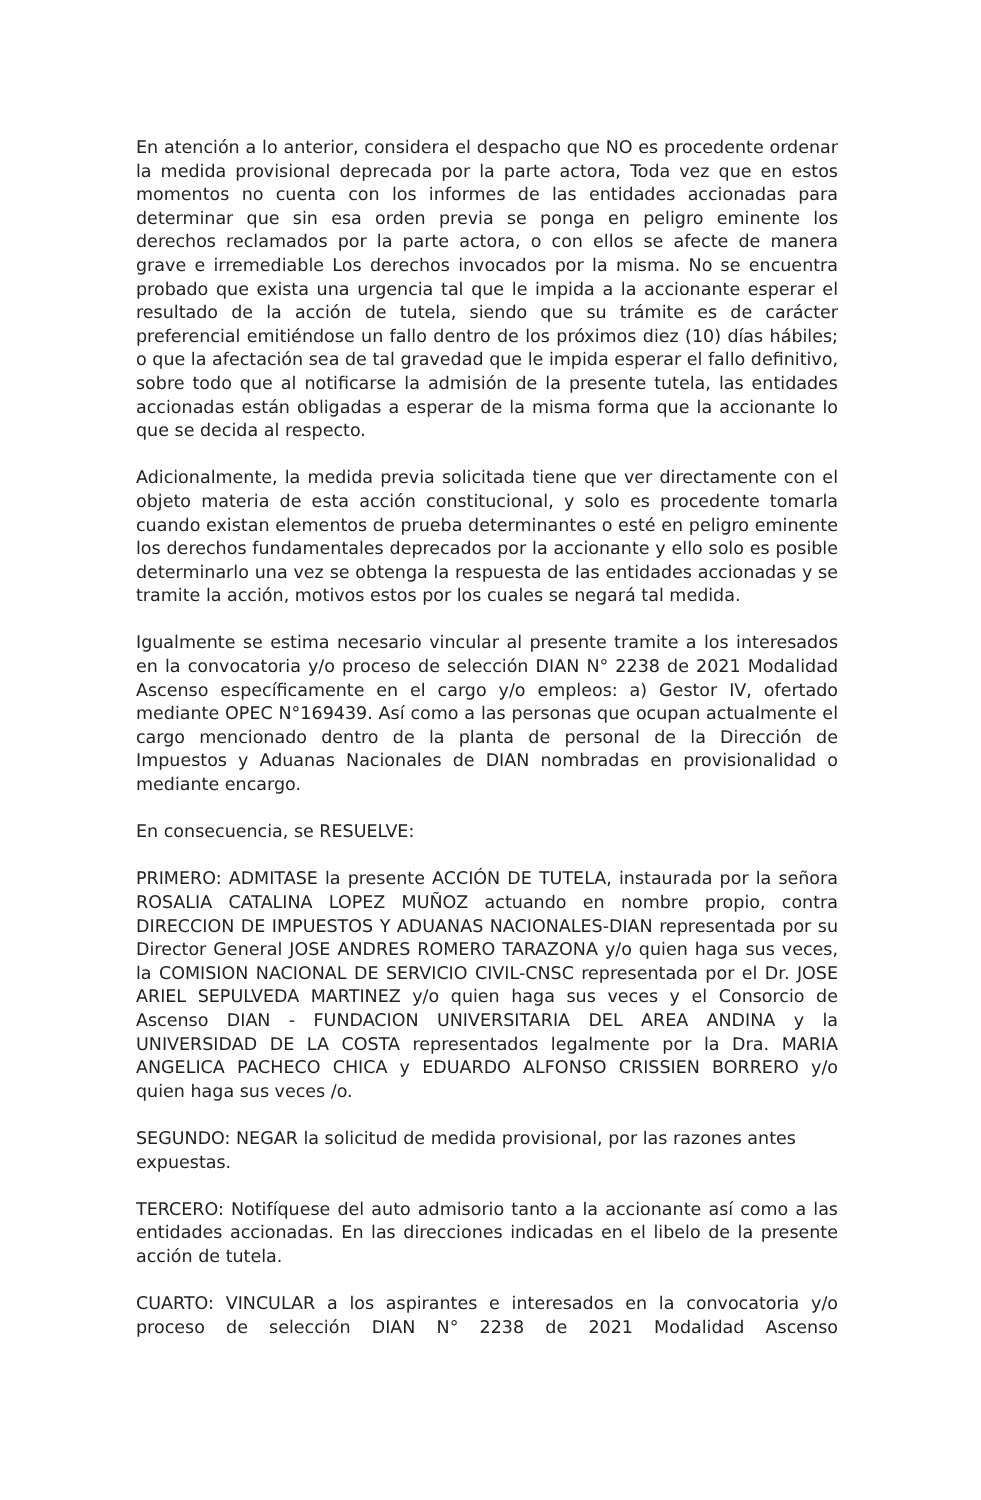En atención a lo anterior, considera el despacho que NO es procedente ordenar la medida provisional deprecada por la parte actora, Toda vez que en estos momentos no cuenta con los informes de las entidades accionadas para determinar que sin esa orden previa se ponga en peligro eminente los derechos reclamados por la parte actora, o con ellos se afecte de manera grave e irremediable Los derechos invocados por la misma. No se encuentra probado que exista una urgencia tal que le impida a la accionante esperar el resultado de la acción de tutela, siendo que su trámite es de carácter preferencial emitiéndose un fallo dentro de los próximos diez (10) días hábiles; o que la afectación sea de tal gravedad que le impida esperar el fallo definitivo, sobre todo que al notificarse la admisión de la presente tutela, las entidades accionadas están obligadas a esperar de la misma forma que la accionante lo que se decida al respecto.
Adicionalmente, la medida previa solicitada tiene que ver directamente con el objeto materia de esta acción constitucional, y solo es procedente tomarla cuando existan elementos de prueba determinantes o esté en peligro eminente los derechos fundamentales deprecados por la accionante y ello solo es posible determinarlo una vez se obtenga la respuesta de las entidades accionadas y se tramite la acción, motivos estos por los cuales se negará tal medida.
Igualmente se estima necesario vincular al presente tramite a los interesados en la convocatoria y/o proceso de selección DIAN N° 2238 de 2021 Modalidad Ascenso específicamente en el cargo y/o empleos: a) Gestor IV, ofertado mediante OPEC N°169439. Así como a las personas que ocupan actualmente el cargo mencionado dentro de la planta de personal de la Dirección de Impuestos y Aduanas Nacionales de DIAN nombradas en provisionalidad o mediante encargo.
En consecuencia, se RESUELVE:
PRIMERO: ADMITASE la presente ACCIÓN DE TUTELA, instaurada por la señora ROSALIA CATALINA LOPEZ MUÑOZ actuando en nombre propio, contra DIRECCION DE IMPUESTOS Y ADUANAS NACIONALES-DIAN representada por su Director General JOSE ANDRES ROMERO TARAZONA y/o quien haga sus veces, la COMISION NACIONAL DE SERVICIO CIVIL-CNSC representada por el Dr. JOSE ARIEL SEPULVEDA MARTINEZ y/o quien haga sus veces y el Consorcio de Ascenso DIAN - FUNDACION UNIVERSITARIA DEL AREA ANDINA y la UNIVERSIDAD DE LA COSTA representados legalmente por la Dra. MARIA ANGELICA PACHECO CHICA y EDUARDO ALFONSO CRISSIEN BORRERO y/o quien haga sus veces /o.
SEGUNDO: NEGAR la solicitud de medida provisional, por las razones antes expuestas.
TERCERO: Notifíquese del auto admisorio tanto a la accionante así como a las entidades accionadas. En las direcciones indicadas en el libelo de la presente acción de tutela.
CUARTO: VINCULAR a los aspirantes e interesados en la convocatoria y/o proceso de selección DIAN N° 2238 de 2021 Modalidad Ascenso